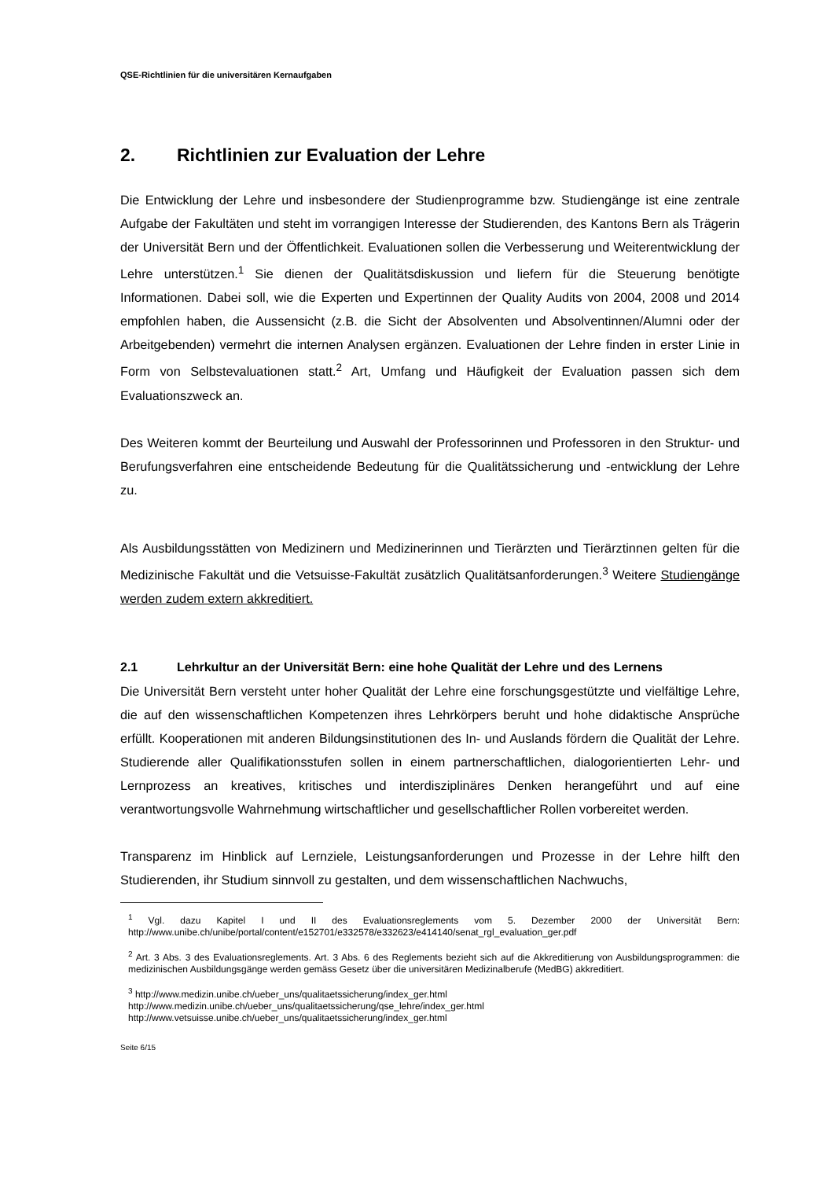QSE-Richtlinien für die universitären Kernaufgaben
2. Richtlinien zur Evaluation der Lehre
Die Entwicklung der Lehre und insbesondere der Studienprogramme bzw. Studiengänge ist eine zentrale Aufgabe der Fakultäten und steht im vorrangigen Interesse der Studierenden, des Kantons Bern als Trägerin der Universität Bern und der Öffentlichkeit. Evaluationen sollen die Verbesserung und Weiterentwicklung der Lehre unterstützen.<sup>1</sup> Sie dienen der Qualitätsdiskussion und liefern für die Steuerung benötigte Informationen. Dabei soll, wie die Experten und Expertinnen der Quality Audits von 2004, 2008 und 2014 empfohlen haben, die Aussensicht (z.B. die Sicht der Absolventen und Absolventinnen/Alumni oder der Arbeitgebenden) vermehrt die internen Analysen ergänzen. Evaluationen der Lehre finden in erster Linie in Form von Selbstevaluationen statt.<sup>2</sup> Art, Umfang und Häufigkeit der Evaluation passen sich dem Evaluationszweck an.
Des Weiteren kommt der Beurteilung und Auswahl der Professorinnen und Professoren in den Struktur- und Berufungsverfahren eine entscheidende Bedeutung für die Qualitätssicherung und -entwicklung der Lehre zu.
Als Ausbildungsstätten von Medizinern und Medizinerinnen und Tierärzten und Tierärztinnen gelten für die Medizinische Fakultät und die Vetsuisse-Fakultät zusätzlich Qualitätsanforderungen.<sup>3</sup> Weitere Studiengänge werden zudem extern akkreditiert.
2.1 Lehrkultur an der Universität Bern: eine hohe Qualität der Lehre und des Lernens
Die Universität Bern versteht unter hoher Qualität der Lehre eine forschungsgestützte und vielfältige Lehre, die auf den wissenschaftlichen Kompetenzen ihres Lehrkörpers beruht und hohe didaktische Ansprüche erfüllt. Kooperationen mit anderen Bildungsinstitutionen des In- und Auslands fördern die Qualität der Lehre. Studierende aller Qualifikationsstufen sollen in einem partnerschaftlichen, dialogorientierten Lehr- und Lernprozess an kreatives, kritisches und interdisziplinäres Denken herangeführt und auf eine verantwortungsvolle Wahrnehmung wirtschaftlicher und gesellschaftlicher Rollen vorbereitet werden.
Transparenz im Hinblick auf Lernziele, Leistungsanforderungen und Prozesse in der Lehre hilft den Studierenden, ihr Studium sinnvoll zu gestalten, und dem wissenschaftlichen Nachwuchs,
<sup>1</sup> Vgl. dazu Kapitel I und II des Evaluationsreglements vom 5. Dezember 2000 der Universität Bern: http://www.unibe.ch/unibe/portal/content/e152701/e332578/e332623/e414140/senat_rgl_evaluation_ger.pdf
<sup>2</sup> Art. 3 Abs. 3 des Evaluationsreglements. Art. 3 Abs. 6 des Reglements bezieht sich auf die Akkreditierung von Ausbildungsprogrammen: die medizinischen Ausbildungsgänge werden gemäss Gesetz über die universitären Medizinalberufe (MedBG) akkreditiert.
<sup>3</sup> http://www.medizin.unibe.ch/ueber_uns/qualitaetssicherung/index_ger.html
http://www.medizin.unibe.ch/ueber_uns/qualitaetssicherung/qse_lehre/index_ger.html
http://www.vetsuisse.unibe.ch/ueber_uns/qualitaetssicherung/index_ger.html
Seite 6/15